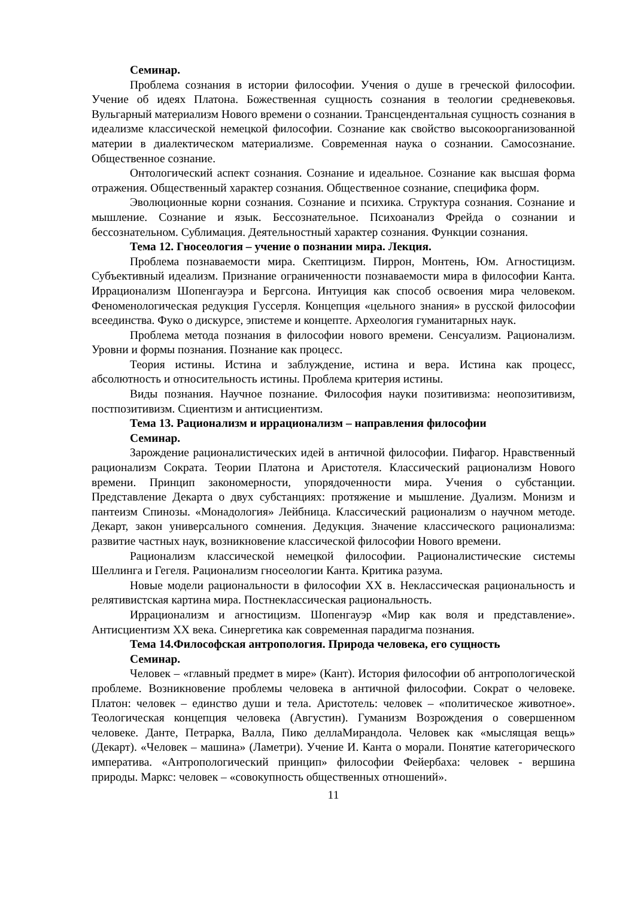Семинар.
Проблема сознания в истории философии. Учения о душе в греческой философии. Учение об идеях Платона. Божественная сущность сознания в теологии средневековья. Вульгарный материализм Нового времени о сознании. Трансцендентальная сущность сознания в идеализме классической немецкой философии. Сознание как свойство высокоорганизованной материи в диалектическом материализме. Современная наука о сознании. Самосознание. Общественное сознание.
Онтологический аспект сознания. Сознание и идеальное. Сознание как высшая форма отражения. Общественный характер сознания. Общественное сознание, специфика форм.
Эволюционные корни сознания. Сознание и психика. Структура сознания. Сознание и мышление. Сознание и язык. Бессознательное. Психоанализ Фрейда о сознании и бессознательном. Сублимация. Деятельностный характер сознания. Функции сознания.
Тема 12. Гносеология – учение о познании мира. Лекция.
Проблема познаваемости мира. Скептицизм. Пиррон, Монтень, Юм. Агностицизм. Субъективный идеализм. Признание ограниченности познаваемости мира в философии Канта. Иррационализм Шопенгауэра и Бергсона. Интуиция как способ освоения мира человеком. Феноменологическая редукция Гуссерля. Концепция «цельного знания» в русской философии всеединства. Фуко о дискурсе, эпистеме и концепте. Археология гуманитарных наук.
Проблема метода познания в философии нового времени. Сенсуализм. Рационализм. Уровни и формы познания. Познание как процесс.
Теория истины. Истина и заблуждение, истина и вера. Истина как процесс, абсолютность и относительность истины. Проблема критерия истины.
Виды познания. Научное познание. Философия науки позитивизма: неопозитивизм, постпозитивизм. Сциентизм и антисциентизм.
Тема 13. Рационализм и иррационализм – направления философии
Семинар.
Зарождение рационалистических идей в античной философии. Пифагор. Нравственный рационализм Сократа. Теории Платона и Аристотеля. Классический рационализм Нового времени. Принцип закономерности, упорядоченности мира. Учения о субстанции. Представление Декарта о двух субстанциях: протяжение и мышление. Дуализм. Монизм и пантеизм Спинозы. «Монадология» Лейбница. Классический рационализм о научном методе. Декарт, закон универсального сомнения. Дедукция. Значение классического рационализма: развитие частных наук, возникновение классической философии Нового времени.
Рационализм классической немецкой философии. Рационалистические системы Шеллинга и Гегеля. Рационализм гносеологии Канта. Критика разума.
Новые модели рациональности в философии XX в. Неклассическая рациональность и релятивистская картина мира. Постнеклассическая рациональность.
Иррационализм и агностицизм. Шопенгауэр «Мир как воля и представление». Антисциентизм XX века. Синергетика как современная парадигма познания.
Тема 14.Философская антропология. Природа человека, его сущность
Семинар.
Человек – «главный предмет в мире» (Кант). История философии об антропологической проблеме. Возникновение проблемы человека в античной философии. Сократ о человеке. Платон: человек – единство души и тела. Аристотель: человек – «политическое животное». Теологическая концепция человека (Августин). Гуманизм Возрождения о совершенном человеке. Данте, Петрарка, Валла, Пико деллаМирандола. Человек как «мыслящая вещь» (Декарт). «Человек – машина» (Ламетри). Учение И. Канта о морали. Понятие категорического императива. «Антропологический принцип» философии Фейербаха: человек - вершина природы. Маркс: человек – «совокупность общественных отношений».
11